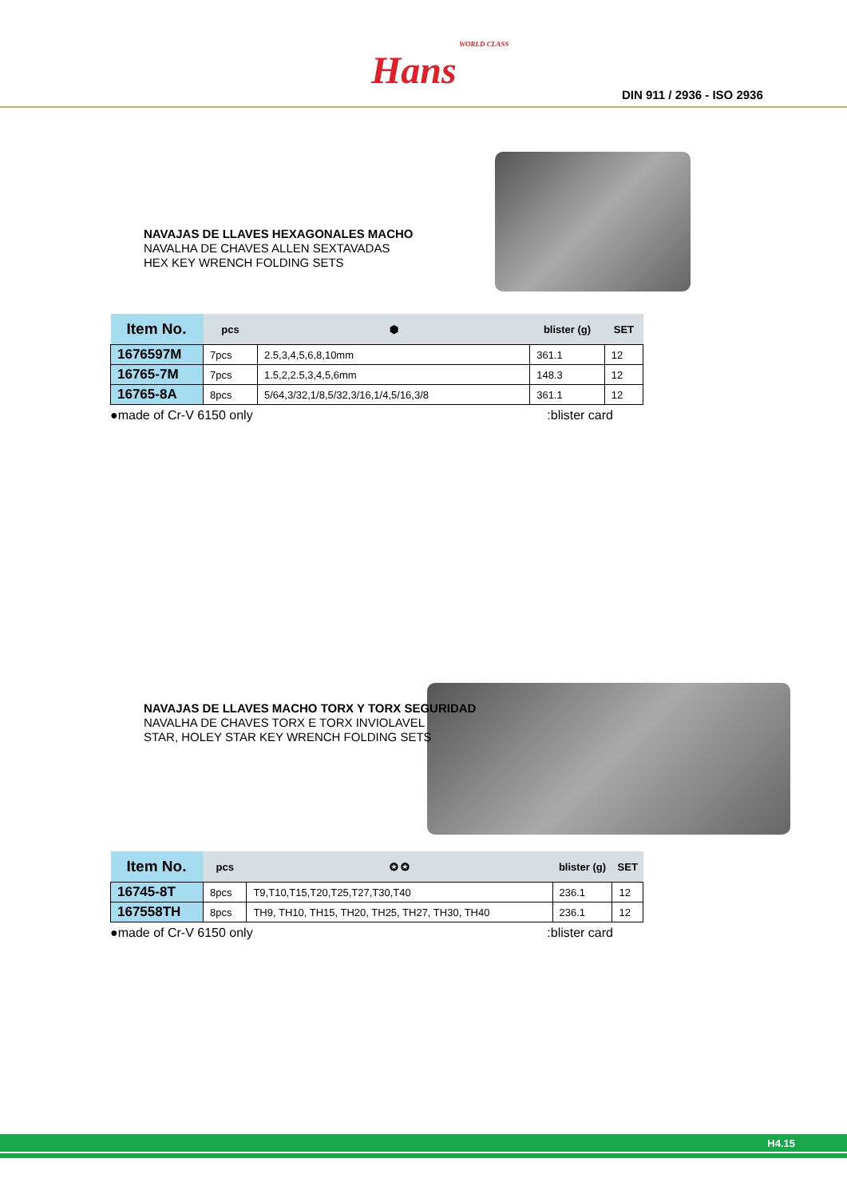WORLD CLASS
Hans
DIN 911 / 2936 - ISO 2936
NAVAJAS DE LLAVES HEXAGONALES MACHO
NAVALHA DE CHAVES ALLEN SEXTAVADAS
HEX KEY WRENCH FOLDING SETS
| Item No. | pcs | ⬢ | blister (g) | SET |
| --- | --- | --- | --- | --- |
| 1676597M | 7pcs | 2.5,3,4,5,6,8,10mm | 361.1 | 12 |
| 16765-7M | 7pcs | 1.5,2,2.5,3,4,5,6mm | 148.3 | 12 |
| 16765-8A | 8pcs | 5/64,3/32,1/8,5/32,3/16,1/4,5/16,3/8 | 361.1 | 12 |
●made of Cr-V 6150 only:blister card
NAVAJAS DE LLAVES MACHO TORX Y TORX SEGURIDAD
NAVALHA DE CHAVES TORX E TORX INVIOLAVEL
STAR, HOLEY STAR KEY WRENCH FOLDING SETS
| Item No. | pcs | ✪ ✪ | blister (g) | SET |
| --- | --- | --- | --- | --- |
| 16745-8T | 8pcs | T9,T10,T15,T20,T25,T27,T30,T40 | 236.1 | 12 |
| 167558TH | 8pcs | TH9, TH10, TH15, TH20, TH25, TH27, TH30, TH40 | 236.1 | 12 |
●made of Cr-V 6150 only:blister card
H4.15